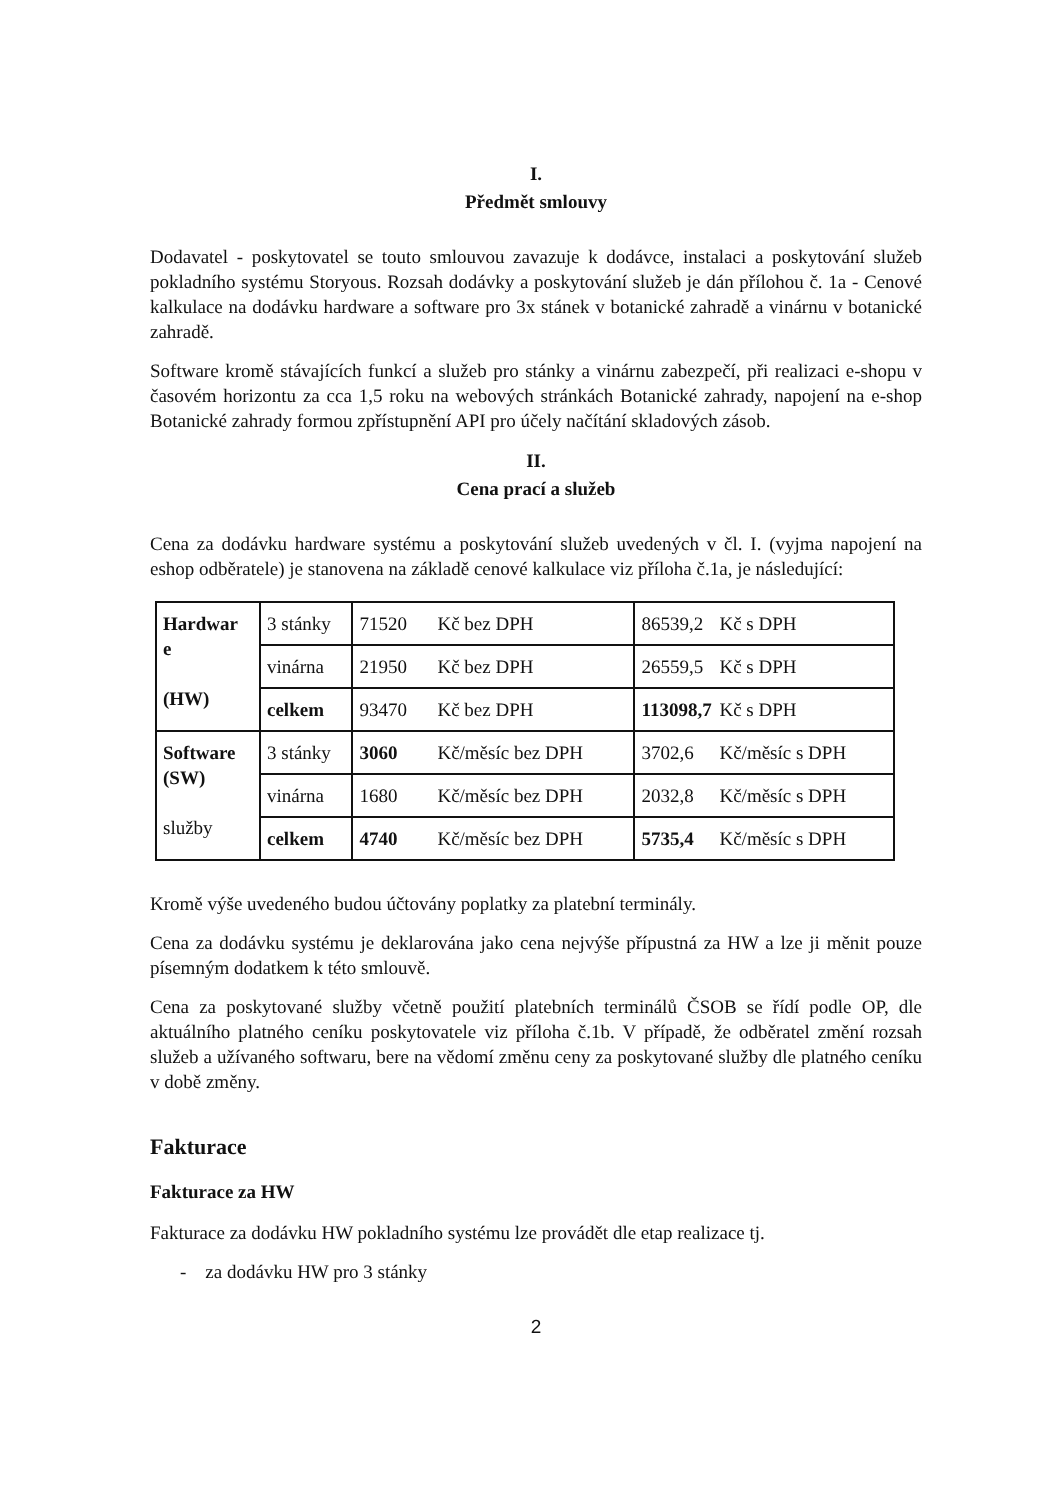I.
Předmět smlouvy
Dodavatel - poskytovatel se touto smlouvou zavazuje k dodávce, instalaci a poskytování služeb pokladního systému Storyous. Rozsah dodávky a poskytování služeb je dán přílohou č. 1a - Cenové kalkulace na dodávku hardware a software pro 3x stánek v botanické zahradě a vinárnu v botanické zahradě.
Software kromě stávajících funkcí a služeb pro stánky a vinárnu zabezpečí, při realizaci e-shopu v časovém horizontu za cca 1,5 roku na webových stránkách Botanické zahrady, napojení na e-shop Botanické zahrady formou zpřístupnění API pro účely načítání skladových zásob.
II.
Cena prací a služeb
Cena za dodávku hardware systému a poskytování služeb uvedených v čl. I. (vyjma napojení na eshop odběratele) je stanovena na základě cenové kalkulace viz příloha č.1a, je následující:
| Hardwar e (HW) | 3 stánky | 71520 Kč bez DPH | 86539,2 Kč s DPH |
| | vinárna | 21950 Kč bez DPH | 26559,5 Kč s DPH |
| | celkem | 93470 Kč bez DPH | 113098,7 Kč s DPH |
| Software (SW) služby | 3 stánky | 3060 Kč/měsíc bez DPH | 3702,6 Kč/měsíc s DPH |
| | vinárna | 1680 Kč/měsíc bez DPH | 2032,8 Kč/měsíc s DPH |
| | celkem | 4740 Kč/měsíc bez DPH | 5735,4 Kč/měsíc s DPH |
Kromě výše uvedeného budou účtovány poplatky za platební terminály.
Cena za dodávku systému je deklarována jako cena nejvýše přípustná za HW a lze ji měnit pouze písemným dodatkem k této smlouvě.
Cena za poskytované služby včetně použití platebních terminálů ČSOB se řídí podle OP, dle aktuálního platného ceníku poskytovatele viz příloha č.1b. V případě, že odběratel změní rozsah služeb a užívaného softwaru, bere na vědomí změnu ceny za poskytované služby dle platného ceníku v době změny.
Fakturace
Fakturace za HW
Fakturace za dodávku HW pokladního systému lze provádět dle etap realizace tj.
- za dodávku HW pro 3 stánky
2